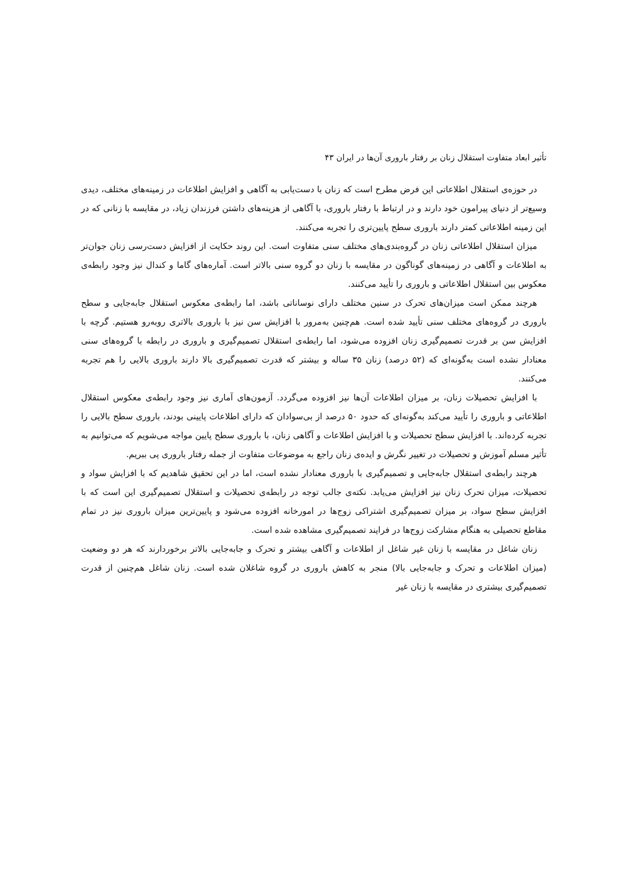تأثیر ابعاد متفاوت استقلال زنان بر رفتار باروری آن‌ها در ایران ۴۳
در حوزه‌ی استقلال اطلاعاتی این فرض مطرح است که زنان با دست‌یابی به آگاهی و افزایش اطلاعات در زمینه‌های مختلف، دیدی وسیع‌تر از دنیای پیرامون خود دارند و در ارتباط با رفتار باروری، با آگاهی از هزینه‌های داشتن فرزندان زیاد، در مقایسه با زنانی که در این زمینه اطلاعاتی کمتر دارند باروری سطح پایین‌تری را تجربه می‌کنند.
میزان استقلال اطلاعاتی زنان در گروه‌بندی‌های مختلف سنی متفاوت است. این روند حکایت از افزایش دست‌رسی زنان جوان‌تر به اطلاعات و آگاهی در زمینه‌های گوناگون در مقایسه با زنان دو گروه سنی بالاتر است. آماره‌های گاما و کندال نیز وجود رابطه‌ی معکوس بین استقلال اطلاعاتی و باروری را تأیید می‌کنند.
هرچند ممکن است میزان‌های تحرک در سنین مختلف دارای نوساناتی باشد، اما رابطه‌ی معکوس استقلال جابه‌جایی و سطح باروری در گروه‌های مختلف سنی تأیید شده است. هم‌چنین به‌مرور با افزایش سن نیز با باروری بالاتری روبه‌رو هستیم. گرچه با افزایش سن بر قدرت تصمیم‌گیری زنان افزوده می‌شود، اما رابطه‌ی استقلال تصمیم‌گیری و باروری در رابطه با گروه‌های سنی معنادار نشده است به‌گونه‌ای که (۵۲ درصد) زنان ۳۵ ساله و بیشتر که قدرت تصمیم‌گیری بالا دارند باروری بالایی را هم تجربه می‌کنند.
با افزایش تحصیلات زنان، بر میزان اطلاعات آن‌ها نیز افزوده می‌گردد. آزمون‌های آماری نیز وجود رابطه‌ی معکوس استقلال اطلاعاتی و باروری را تأیید می‌کند به‌گونه‌ای که حدود ۵۰ درصد از بی‌سوادان که دارای اطلاعات پایینی بودند، باروری سطح بالایی را تجربه کرده‌اند. با افزایش سطح تحصیلات و با افزایش اطلاعات و آگاهی زنان، با باروری سطح پایین مواجه می‌شویم که می‌توانیم به تأثیر مسلم آموزش و تحصیلات در تغییر نگرش و ایده‌ی زنان راجع به موضوعات متفاوت از جمله رفتار باروری پی ببریم.
هرچند رابطه‌ی استقلال جابه‌جایی و تصمیم‌گیری با باروری معنادار نشده است، اما در این تحقیق شاهدیم که با افزایش سواد و تحصیلات، میزان تحرک زنان نیز افزایش می‌یابد. نکته‌ی جالب توجه در رابطه‌ی تحصیلات و استقلال تصمیم‌گیری این است که با افزایش سطح سواد، بر میزان تصمیم‌گیری اشتراکی زوج‌ها در امورخانه افزوده می‌شود و پایین‌ترین میزان باروری نیز در تمام مقاطع تحصیلی به هنگام مشارکت زوج‌ها در فرایند تصمیم‌گیری مشاهده شده است.
زنان شاغل در مقایسه با زنان غیر شاغل از اطلاعات و آگاهی بیشتر و تحرک و جابه‌جایی بالاتر برخوردارند که هر دو وضعیت (میزان اطلاعات و تحرک و جابه‌جایی بالا) منجر به کاهش باروری در گروه شاغلان شده است. زنان شاغل هم‌چنین از قدرت تصمیم‌گیری بیشتری در مقایسه با زنان غیر